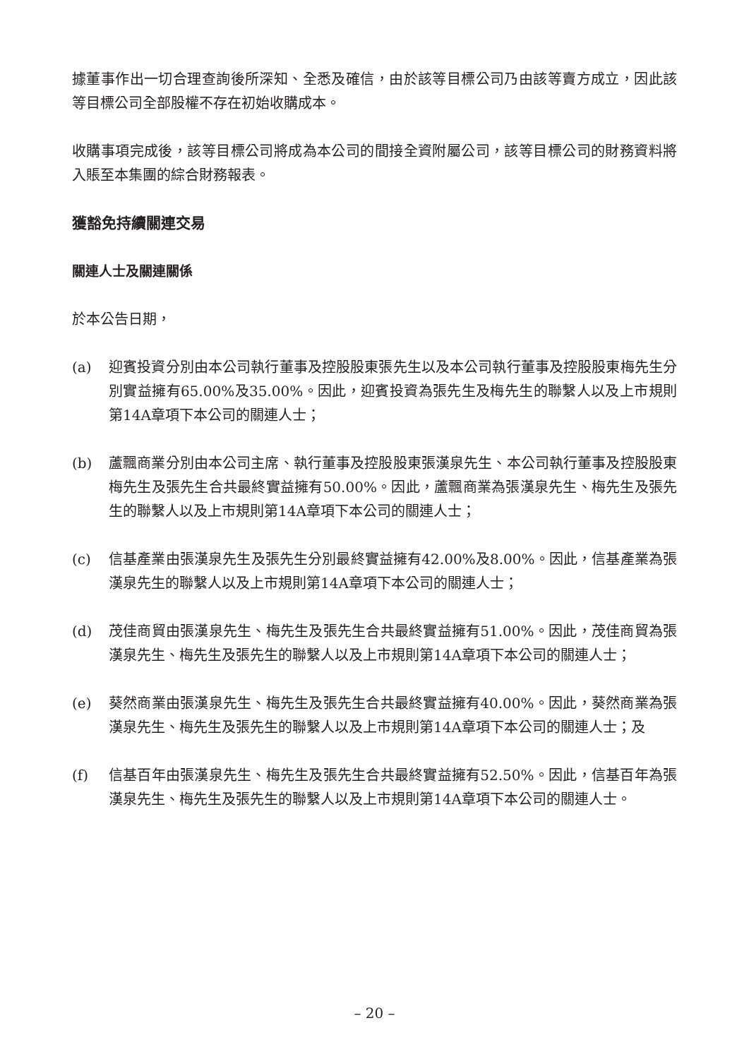據董事作出一切合理查詢後所深知、全悉及確信，由於該等目標公司乃由該等賣方成立，因此該等目標公司全部股權不存在初始收購成本。
收購事項完成後，該等目標公司將成為本公司的間接全資附屬公司，該等目標公司的財務資料將入賬至本集團的綜合財務報表。
獲豁免持續關連交易
關連人士及關連關係
於本公告日期，
(a) 迎賓投資分別由本公司執行董事及控股股東張先生以及本公司執行董事及控股股東梅先生分別實益擁有65.00%及35.00%。因此，迎賓投資為張先生及梅先生的聯繫人以及上市規則第14A章項下本公司的關連人士；
(b) 蘆飄商業分別由本公司主席、執行董事及控股股東張漢泉先生、本公司執行董事及控股股東梅先生及張先生合共最終實益擁有50.00%。因此，蘆飄商業為張漢泉先生、梅先生及張先生的聯繫人以及上市規則第14A章項下本公司的關連人士；
(c) 信基產業由張漢泉先生及張先生分別最終實益擁有42.00%及8.00%。因此，信基產業為張漢泉先生的聯繫人以及上市規則第14A章項下本公司的關連人士；
(d) 茂佳商貿由張漢泉先生、梅先生及張先生合共最終實益擁有51.00%。因此，茂佳商貿為張漢泉先生、梅先生及張先生的聯繫人以及上市規則第14A章項下本公司的關連人士；
(e) 葵然商業由張漢泉先生、梅先生及張先生合共最終實益擁有40.00%。因此，葵然商業為張漢泉先生、梅先生及張先生的聯繫人以及上市規則第14A章項下本公司的關連人士；及
(f) 信基百年由張漢泉先生、梅先生及張先生合共最終實益擁有52.50%。因此，信基百年為張漢泉先生、梅先生及張先生的聯繫人以及上市規則第14A章項下本公司的關連人士。
– 20 –